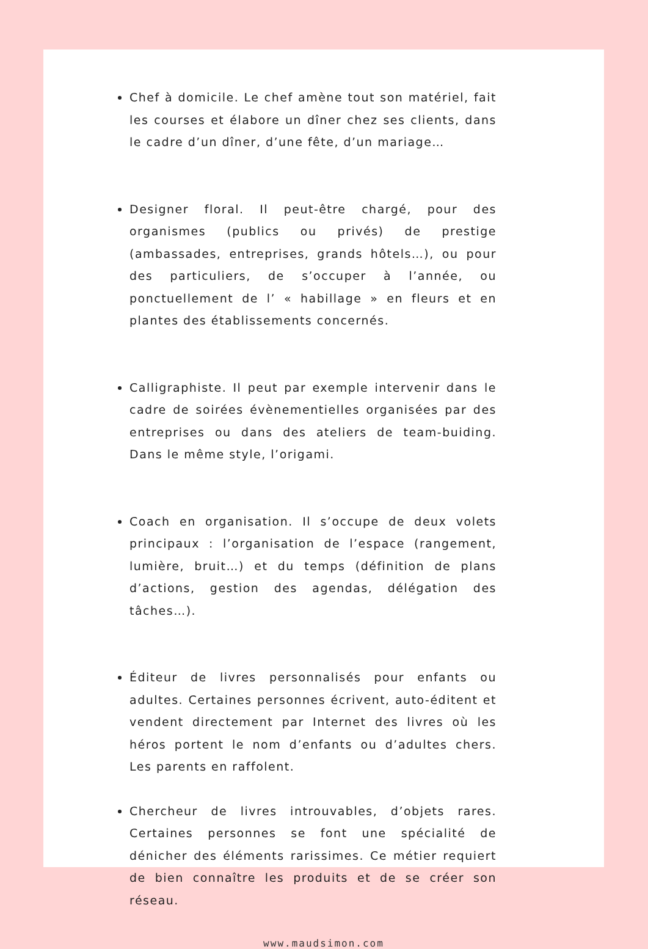Chef à domicile. Le chef amène tout son matériel, fait les courses et élabore un dîner chez ses clients, dans le cadre d’un dîner, d’une fête, d’un mariage…
Designer floral. Il peut-être chargé, pour des organismes (publics ou privés) de prestige (ambassades, entreprises, grands hôtels…), ou pour des particuliers, de s’occuper à l’année, ou ponctuellement de l’ « habillage » en fleurs et en plantes des établissements concernés.
Calligraphiste. Il peut par exemple intervenir dans le cadre de soirées évènementielles organisées par des entreprises ou dans des ateliers de team-buiding. Dans le même style, l’origami.
Coach en organisation. Il s’occupe de deux volets principaux : l’organisation de l’espace (rangement, lumière, bruit…) et du temps (définition de plans d’actions, gestion des agendas, délégation des tâches…).
Éditeur de livres personnalisés pour enfants ou adultes. Certaines personnes écrivent, auto-éditent et vendent directement par Internet des livres où les héros portent le nom d’enfants ou d’adultes chers. Les parents en raffolent.
Chercheur de livres introuvables, d’objets rares. Certaines personnes se font une spécialité de dénicher des éléments rarissimes. Ce métier requiert de bien connaître les produits et de se créer son réseau.
www.maudsimon.com